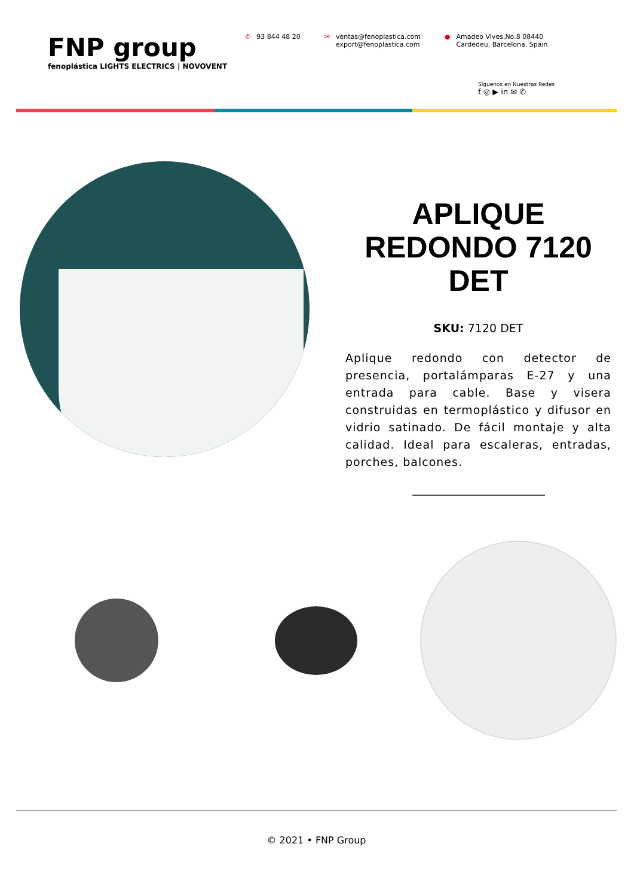FNP group
fenoplástica LIGHTS ELECTRICS | NOVOVENT
✆ 93 844 48 20 ✉ ventas@fenoplastica.com
export@fenoplastica.com
● Amadeo Vives,No.8 08440
Cardedeu, Barcelona, Spain
Síguenos en Nuestras Redes
f ◎ ▶ in ✉ ✆
APLIQUE REDONDO 7120 DET
SKU: 7120 DET
Aplique redondo con detector de presencia, portalámparas E-27 y una entrada para cable. Base y visera construidas en termoplástico y difusor en vidrio satinado. De fácil montaje y alta calidad. Ideal para escaleras, entradas, porches, balcones.
© 2021 • FNP Group